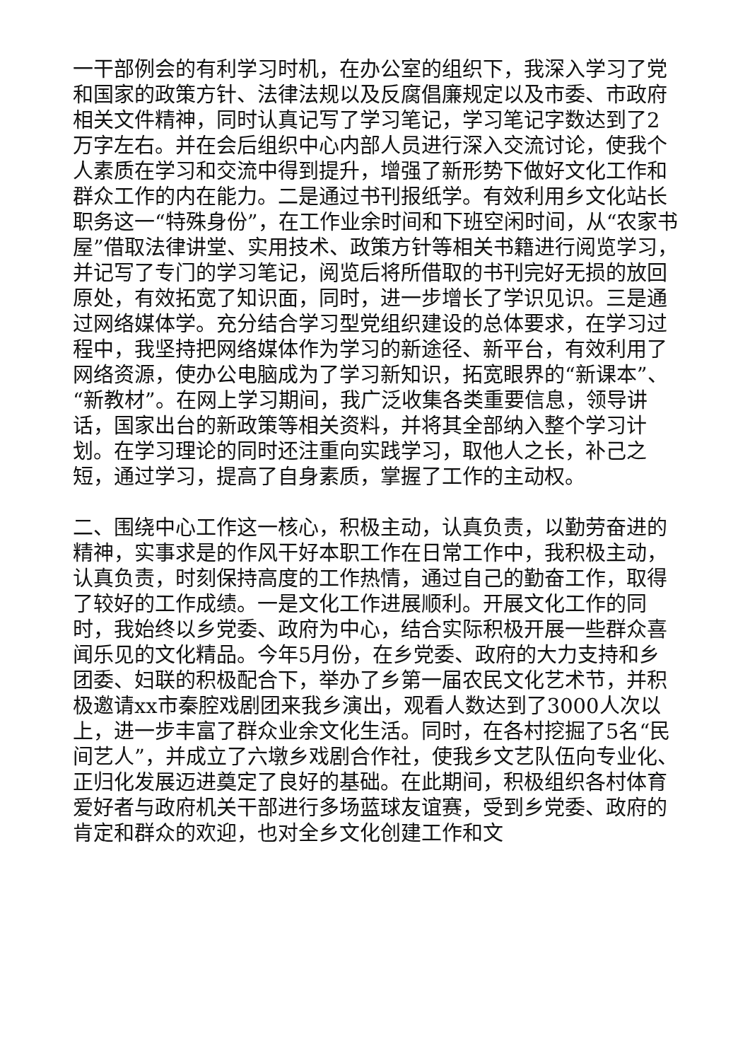一干部例会的有利学习时机，在办公室的组织下，我深入学习了党和国家的政策方针、法律法规以及反腐倡廉规定以及市委、市政府相关文件精神，同时认真记写了学习笔记，学习笔记字数达到了2万字左右。并在会后组织中心内部人员进行深入交流讨论，使我个人素质在学习和交流中得到提升，增强了新形势下做好文化工作和群众工作的内在能力。二是通过书刊报纸学。有效利用乡文化站长职务这一“特殊身份”，在工作业余时间和下班空闲时间，从“农家书屋”借取法律讲堂、实用技术、政策方针等相关书籍进行阅览学习，并记写了专门的学习笔记，阅览后将所借取的书刊完好无损的放回原处，有效拓宽了知识面，同时，进一步增长了学识见识。三是通过网络媒体学。充分结合学习型党组织建设的总体要求，在学习过程中，我坚持把网络媒体作为学习的新途径、新平台，有效利用了网络资源，使办公电脑成为了学习新知识，拓宽眼界的“新课本”、“新教材”。在网上学习期间，我广泛收集各类重要信息，领导讲话，国家出台的新政策等相关资料，并将其全部纳入整个学习计划。在学习理论的同时还注重向实践学习，取他人之长，补己之短，通过学习，提高了自身素质，掌握了工作的主动权。
二、围绕中心工作这一核心，积极主动，认真负责，以勤劳奋进的精神，实事求是的作风干好本职工作在日常工作中，我积极主动，认真负责，时刻保持高度的工作热情，通过自己的勤奋工作，取得了较好的工作成绩。一是文化工作进展顺利。开展文化工作的同时，我始终以乡党委、政府为中心，结合实际积极开展一些群众喜闻乐见的文化精品。今年5月份，在乡党委、政府的大力支持和乡团委、妇联的积极配合下，举办了乡第一届农民文化艺术节，并积极邀请xx市秦腔戏剧团来我乡演出，观看人数达到了3000人次以上，进一步丰富了群众业余文化生活。同时，在各村挖掘了5名“民间艺人”，并成立了六墩乡戏剧合作社，使我乡文艺队伍向专业化、正归化发展迈进奠定了良好的基础。在此期间，积极组织各村体育爱好者与政府机关干部进行多场蓝球友谊赛，受到乡党委、政府的肯定和群众的欢迎，也对全乡文化创建工作和文